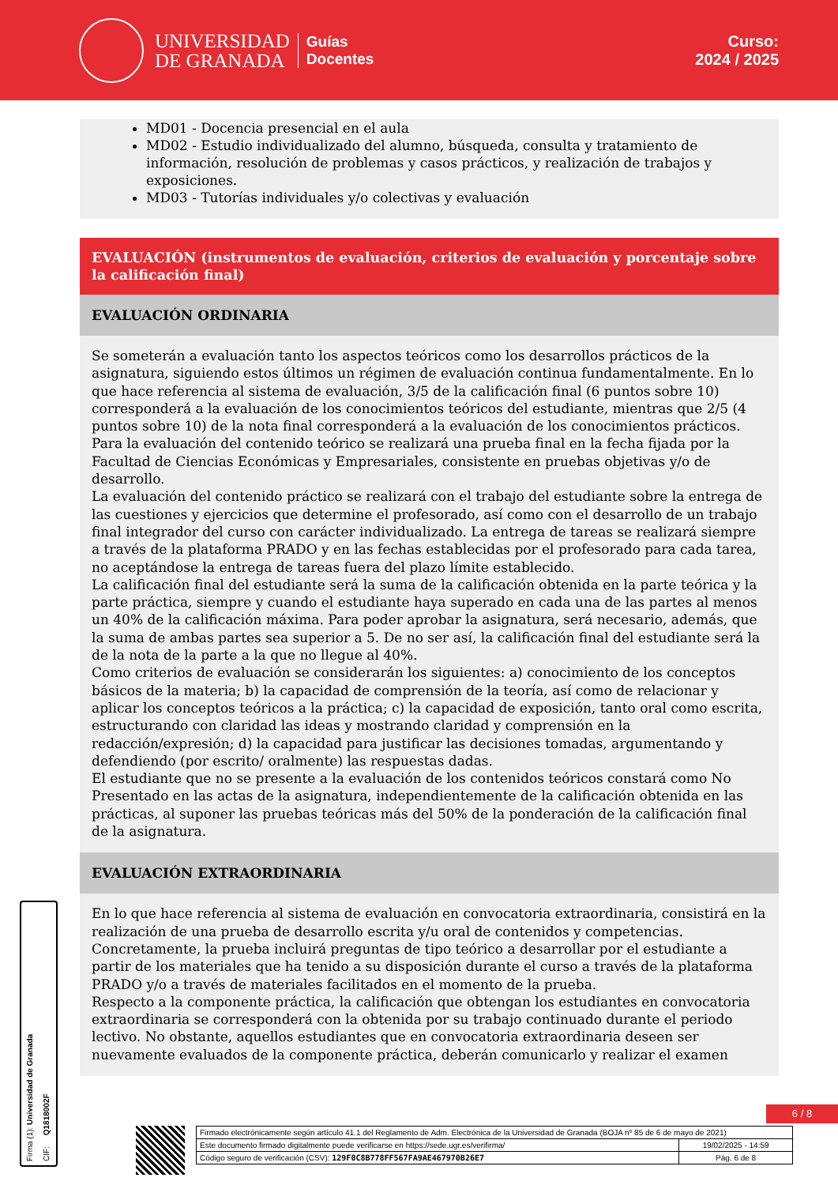UNIVERSIDAD
DE GRANADA
Guías
Docentes
Curso:
2024 / 2025
MD01 - Docencia presencial en el aula
MD02 - Estudio individualizado del alumno, búsqueda, consulta y tratamiento de información, resolución de problemas y casos prácticos, y realización de trabajos y exposiciones.
MD03 - Tutorías individuales y/o colectivas y evaluación
EVALUACIÓN (instrumentos de evaluación, criterios de evaluación y porcentaje sobre la calificación final)
EVALUACIÓN ORDINARIA
Se someterán a evaluación tanto los aspectos teóricos como los desarrollos prácticos de la asignatura, siguiendo estos últimos un régimen de evaluación continua fundamentalmente. En lo que hace referencia al sistema de evaluación, 3/5 de la calificación final (6 puntos sobre 10) corresponderá a la evaluación de los conocimientos teóricos del estudiante, mientras que 2/5 (4 puntos sobre 10) de la nota final corresponderá a la evaluación de los conocimientos prácticos.
Para la evaluación del contenido teórico se realizará una prueba final en la fecha fijada por la Facultad de Ciencias Económicas y Empresariales, consistente en pruebas objetivas y/o de desarrollo.
La evaluación del contenido práctico se realizará con el trabajo del estudiante sobre la entrega de las cuestiones y ejercicios que determine el profesorado, así como con el desarrollo de un trabajo final integrador del curso con carácter individualizado. La entrega de tareas se realizará siempre a través de la plataforma PRADO y en las fechas establecidas por el profesorado para cada tarea, no aceptándose la entrega de tareas fuera del plazo límite establecido.
La calificación final del estudiante será la suma de la calificación obtenida en la parte teórica y la parte práctica, siempre y cuando el estudiante haya superado en cada una de las partes al menos un 40% de la calificación máxima. Para poder aprobar la asignatura, será necesario, además, que la suma de ambas partes sea superior a 5. De no ser así, la calificación final del estudiante será la de la nota de la parte a la que no llegue al 40%.
Como criterios de evaluación se considerarán los siguientes: a) conocimiento de los conceptos básicos de la materia; b) la capacidad de comprensión de la teoría, así como de relacionar y aplicar los conceptos teóricos a la práctica; c) la capacidad de exposición, tanto oral como escrita, estructurando con claridad las ideas y mostrando claridad y comprensión en la redacción/expresión; d) la capacidad para justificar las decisiones tomadas, argumentando y defendiendo (por escrito/ oralmente) las respuestas dadas.
El estudiante que no se presente a la evaluación de los contenidos teóricos constará como No Presentado en las actas de la asignatura, independientemente de la calificación obtenida en las prácticas, al suponer las pruebas teóricas más del 50% de la ponderación de la calificación final de la asignatura.
EVALUACIÓN EXTRAORDINARIA
En lo que hace referencia al sistema de evaluación en convocatoria extraordinaria, consistirá en la realización de una prueba de desarrollo escrita y/u oral de contenidos y competencias. Concretamente, la prueba incluirá preguntas de tipo teórico a desarrollar por el estudiante a partir de los materiales que ha tenido a su disposición durante el curso a través de la plataforma PRADO y/o a través de materiales facilitados en el momento de la prueba.
Respecto a la componente práctica, la calificación que obtengan los estudiantes en convocatoria extraordinaria se corresponderá con la obtenida por su trabajo continuado durante el periodo lectivo. No obstante, aquellos estudiantes que en convocatoria extraordinaria deseen ser nuevamente evaluados de la componente práctica, deberán comunicarlo y realizar el examen
Firma (1): Universidad de Granada CIF: Q1818002F
6 / 8
| Firmado electrónicamente según artículo 41.1 del Reglamento de Adm. Electrónica de la Universidad de Granada (BOJA nº 85 de 6 de mayo de 2021) | |
| Este documento firmado digitalmente puede verificarse en https://sede.ugr.es/verifirma/ | 19/02/2025 - 14:59 |
| Código seguro de verificación (CSV): 129F0C8B778FF567FA9AE467970B26E7 | Pág. 6 de 8 |